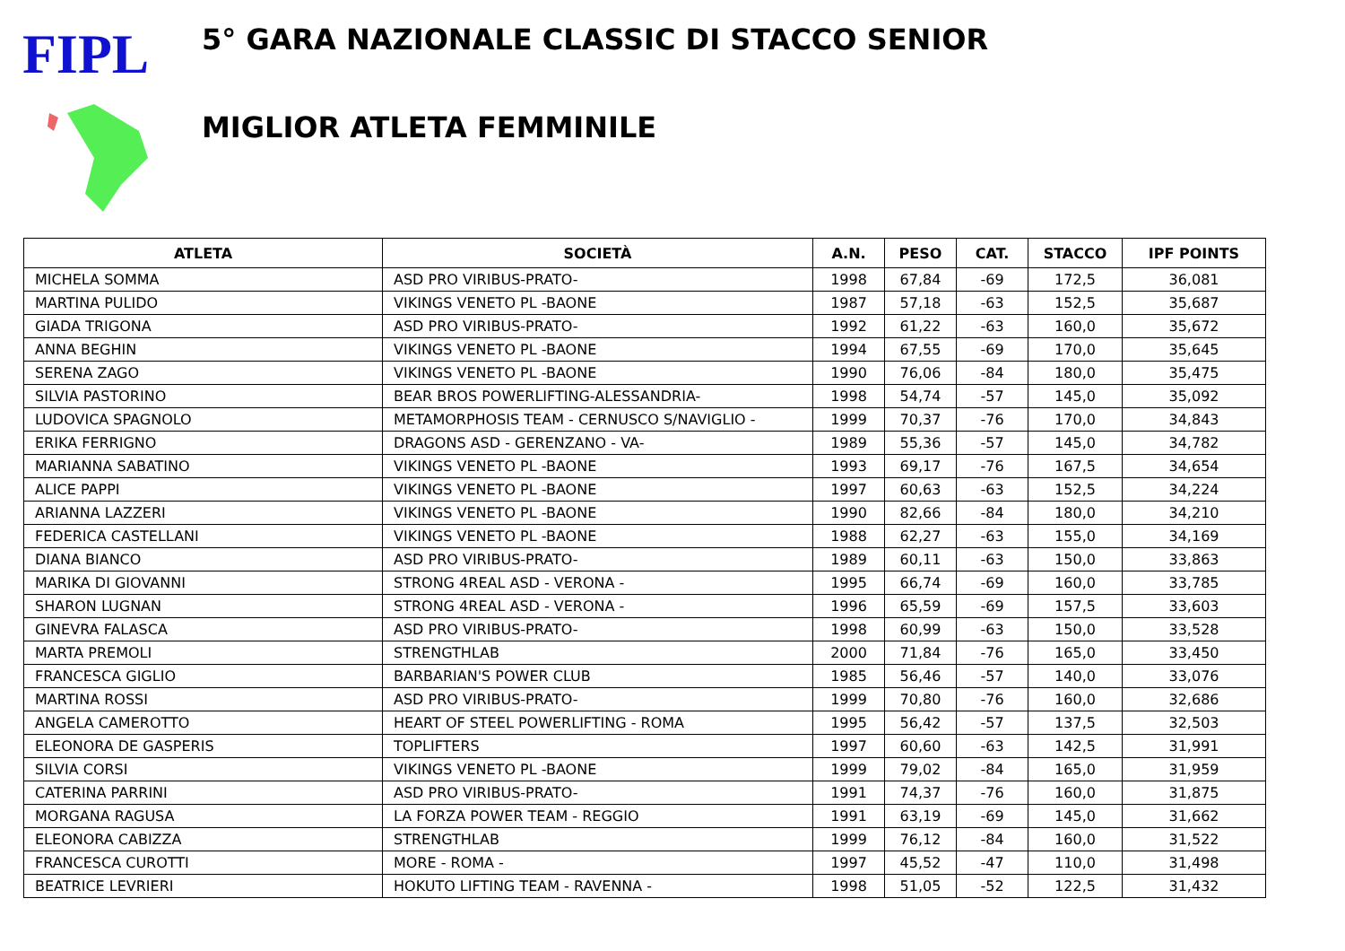FIPL
5° GARA NAZIONALE CLASSIC DI STACCO SENIOR
MIGLIOR ATLETA FEMMINILE
| ATLETA | SOCIETÀ | A.N. | PESO | CAT. | STACCO | IPF POINTS |
| --- | --- | --- | --- | --- | --- | --- |
| MICHELA SOMMA | ASD PRO VIRIBUS-PRATO- | 1998 | 67,84 | -69 | 172,5 | 36,081 |
| MARTINA PULIDO | VIKINGS VENETO PL -BAONE | 1987 | 57,18 | -63 | 152,5 | 35,687 |
| GIADA TRIGONA | ASD PRO VIRIBUS-PRATO- | 1992 | 61,22 | -63 | 160,0 | 35,672 |
| ANNA BEGHIN | VIKINGS VENETO PL -BAONE | 1994 | 67,55 | -69 | 170,0 | 35,645 |
| SERENA ZAGO | VIKINGS VENETO PL -BAONE | 1990 | 76,06 | -84 | 180,0 | 35,475 |
| SILVIA PASTORINO | BEAR BROS POWERLIFTING-ALESSANDRIA- | 1998 | 54,74 | -57 | 145,0 | 35,092 |
| LUDOVICA SPAGNOLO | METAMORPHOSIS TEAM - CERNUSCO S/NAVIGLIO - | 1999 | 70,37 | -76 | 170,0 | 34,843 |
| ERIKA FERRIGNO | DRAGONS ASD - GERENZANO - VA- | 1989 | 55,36 | -57 | 145,0 | 34,782 |
| MARIANNA SABATINO | VIKINGS VENETO PL -BAONE | 1993 | 69,17 | -76 | 167,5 | 34,654 |
| ALICE PAPPI | VIKINGS VENETO PL -BAONE | 1997 | 60,63 | -63 | 152,5 | 34,224 |
| ARIANNA LAZZERI | VIKINGS VENETO PL -BAONE | 1990 | 82,66 | -84 | 180,0 | 34,210 |
| FEDERICA CASTELLANI | VIKINGS VENETO PL -BAONE | 1988 | 62,27 | -63 | 155,0 | 34,169 |
| DIANA BIANCO | ASD PRO VIRIBUS-PRATO- | 1989 | 60,11 | -63 | 150,0 | 33,863 |
| MARIKA DI GIOVANNI | STRONG 4REAL ASD - VERONA - | 1995 | 66,74 | -69 | 160,0 | 33,785 |
| SHARON LUGNAN | STRONG 4REAL ASD - VERONA - | 1996 | 65,59 | -69 | 157,5 | 33,603 |
| GINEVRA FALASCA | ASD PRO VIRIBUS-PRATO- | 1998 | 60,99 | -63 | 150,0 | 33,528 |
| MARTA PREMOLI | STRENGTHLAB | 2000 | 71,84 | -76 | 165,0 | 33,450 |
| FRANCESCA GIGLIO | BARBARIAN'S POWER CLUB | 1985 | 56,46 | -57 | 140,0 | 33,076 |
| MARTINA ROSSI | ASD PRO VIRIBUS-PRATO- | 1999 | 70,80 | -76 | 160,0 | 32,686 |
| ANGELA CAMEROTTO | HEART OF STEEL POWERLIFTING - ROMA | 1995 | 56,42 | -57 | 137,5 | 32,503 |
| ELEONORA DE GASPERIS | TOPLIFTERS | 1997 | 60,60 | -63 | 142,5 | 31,991 |
| SILVIA CORSI | VIKINGS VENETO PL -BAONE | 1999 | 79,02 | -84 | 165,0 | 31,959 |
| CATERINA PARRINI | ASD PRO VIRIBUS-PRATO- | 1991 | 74,37 | -76 | 160,0 | 31,875 |
| MORGANA RAGUSA | LA FORZA POWER TEAM - REGGIO | 1991 | 63,19 | -69 | 145,0 | 31,662 |
| ELEONORA CABIZZA | STRENGTHLAB | 1999 | 76,12 | -84 | 160,0 | 31,522 |
| FRANCESCA CUROTTI | MORE - ROMA - | 1997 | 45,52 | -47 | 110,0 | 31,498 |
| BEATRICE LEVRIERI | HOKUTO LIFTING TEAM - RAVENNA - | 1998 | 51,05 | -52 | 122,5 | 31,432 |